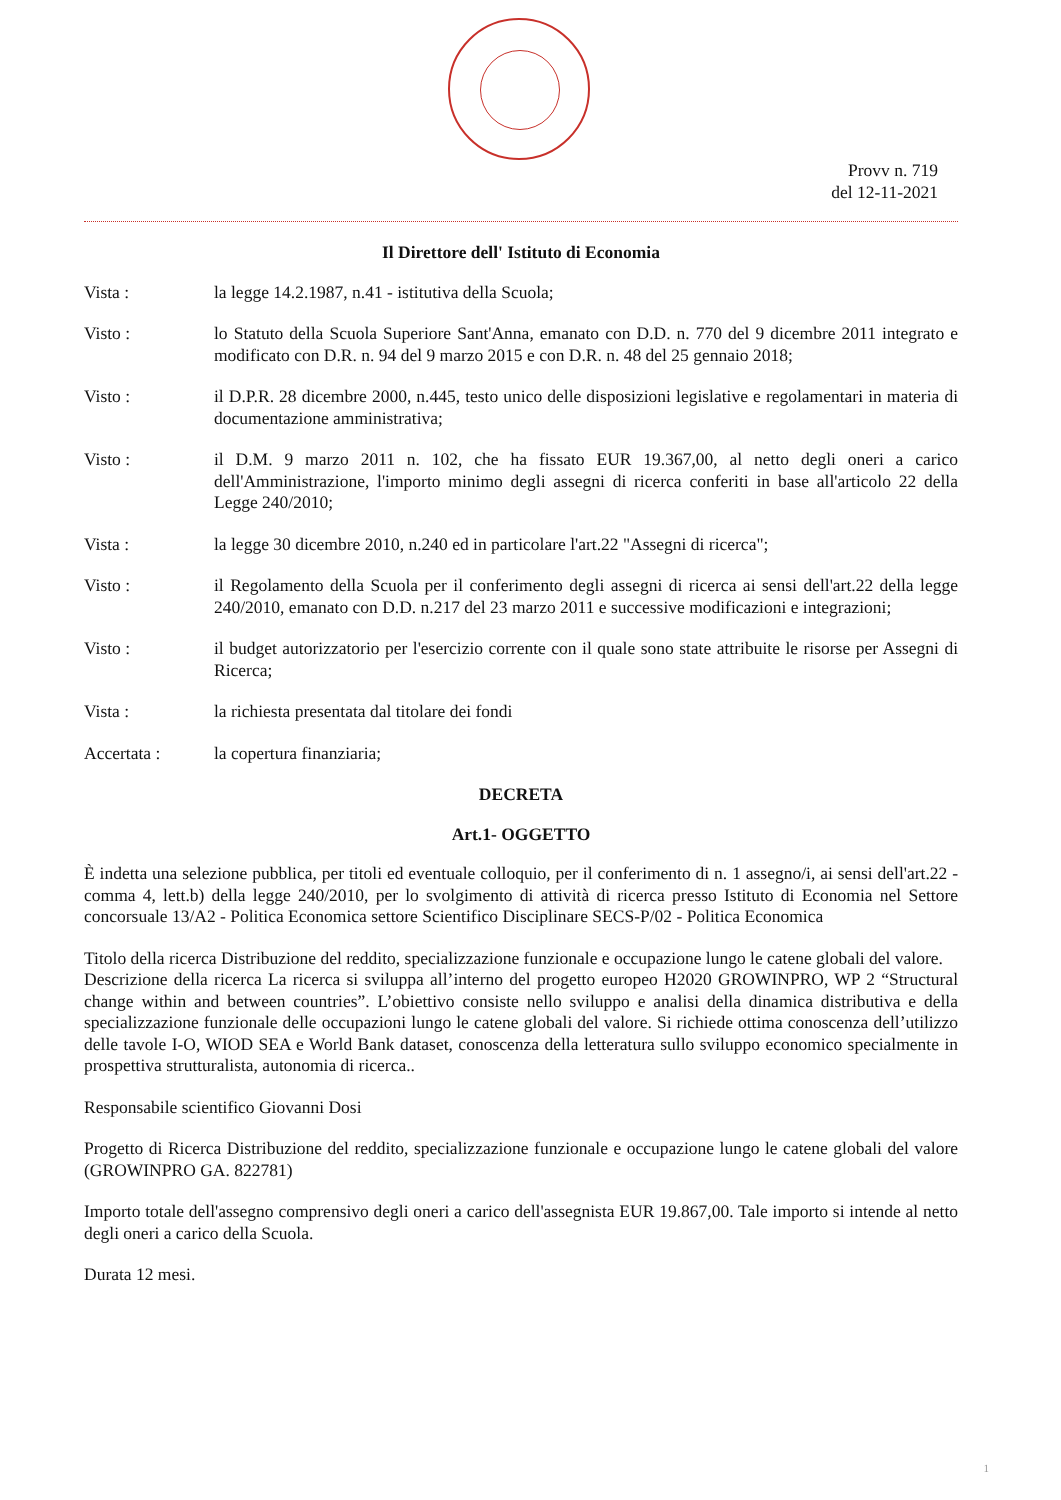Provv n. 719
del 12-11-2021
Il Direttore dell' Istituto di Economia
Vista : la legge 14.2.1987, n.41 - istitutiva della Scuola;
Visto : lo Statuto della Scuola Superiore Sant'Anna, emanato con D.D. n. 770 del 9 dicembre 2011 integrato e modificato con D.R. n. 94 del 9 marzo 2015 e con D.R. n. 48 del 25 gennaio 2018;
Visto : il D.P.R. 28 dicembre 2000, n.445, testo unico delle disposizioni legislative e regolamentari in materia di documentazione amministrativa;
Visto : il D.M. 9 marzo 2011 n. 102, che ha fissato EUR 19.367,00, al netto degli oneri a carico dell'Amministrazione, l'importo minimo degli assegni di ricerca conferiti in base all'articolo 22 della Legge 240/2010;
Vista : la legge 30 dicembre 2010, n.240 ed in particolare l'art.22 "Assegni di ricerca";
Visto : il Regolamento della Scuola per il conferimento degli assegni di ricerca ai sensi dell'art.22 della legge 240/2010, emanato con D.D. n.217 del 23 marzo 2011 e successive modificazioni e integrazioni;
Visto : il budget autorizzatorio per l'esercizio corrente con il quale sono state attribuite le risorse per Assegni di Ricerca;
Vista : la richiesta presentata dal titolare dei fondi
Accertata : la copertura finanziaria;
DECRETA
Art.1- OGGETTO
È indetta una selezione pubblica, per titoli ed eventuale colloquio, per il conferimento di n. 1 assegno/i, ai sensi dell'art.22 - comma 4, lett.b) della legge 240/2010, per lo svolgimento di attività di ricerca presso Istituto di Economia nel Settore concorsuale 13/A2 - Politica Economica settore Scientifico Disciplinare SECS-P/02 - Politica Economica
Titolo della ricerca Distribuzione del reddito, specializzazione funzionale e occupazione lungo le catene globali del valore.
Descrizione della ricerca La ricerca si sviluppa all’interno del progetto europeo H2020 GROWINPRO, WP 2 “Structural change within and between countries”. L’obiettivo consiste nello sviluppo e analisi della dinamica distributiva e della specializzazione funzionale delle occupazioni lungo le catene globali del valore. Si richiede ottima conoscenza dell’utilizzo delle tavole I-O, WIOD SEA e World Bank dataset, conoscenza della letteratura sullo sviluppo economico specialmente in prospettiva strutturalista, autonomia di ricerca..
Responsabile scientifico Giovanni Dosi
Progetto di Ricerca Distribuzione del reddito, specializzazione funzionale e occupazione lungo le catene globali del valore (GROWINPRO GA. 822781)
Importo totale dell'assegno comprensivo degli oneri a carico dell'assegnista EUR 19.867,00. Tale importo si intende al netto degli oneri a carico della Scuola.
Durata 12 mesi.
1